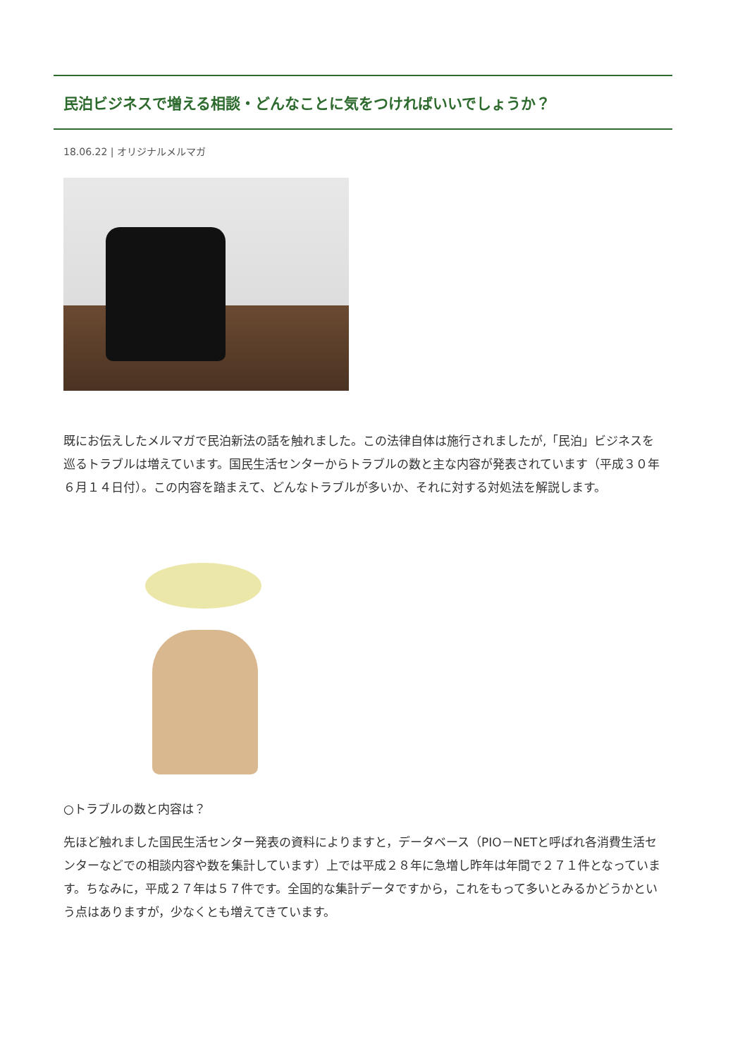民泊ビジネスで増える相談・どんなことに気をつければいいでしょうか？
18.06.22 | オリジナルメルマガ
既にお伝えしたメルマガで民泊新法の話を触れました。この法律自体は施行されましたが,「民泊」ビジネスを巡るトラブルは増えています。国民生活センターからトラブルの数と主な内容が発表されています（平成３０年６月１４日付）。この内容を踏まえて、どんなトラブルが多いか、それに対する対処法を解説します。
○トラブルの数と内容は？
先ほど触れました国民生活センター発表の資料によりますと，データベース（PIO－NETと呼ばれ各消費生活センターなどでの相談内容や数を集計しています）上では平成２８年に急増し昨年は年間で２７１件となっています。ちなみに，平成２７年は５７件です。全国的な集計データですから，これをもって多いとみるかどうかという点はありますが，少なくとも増えてきています。